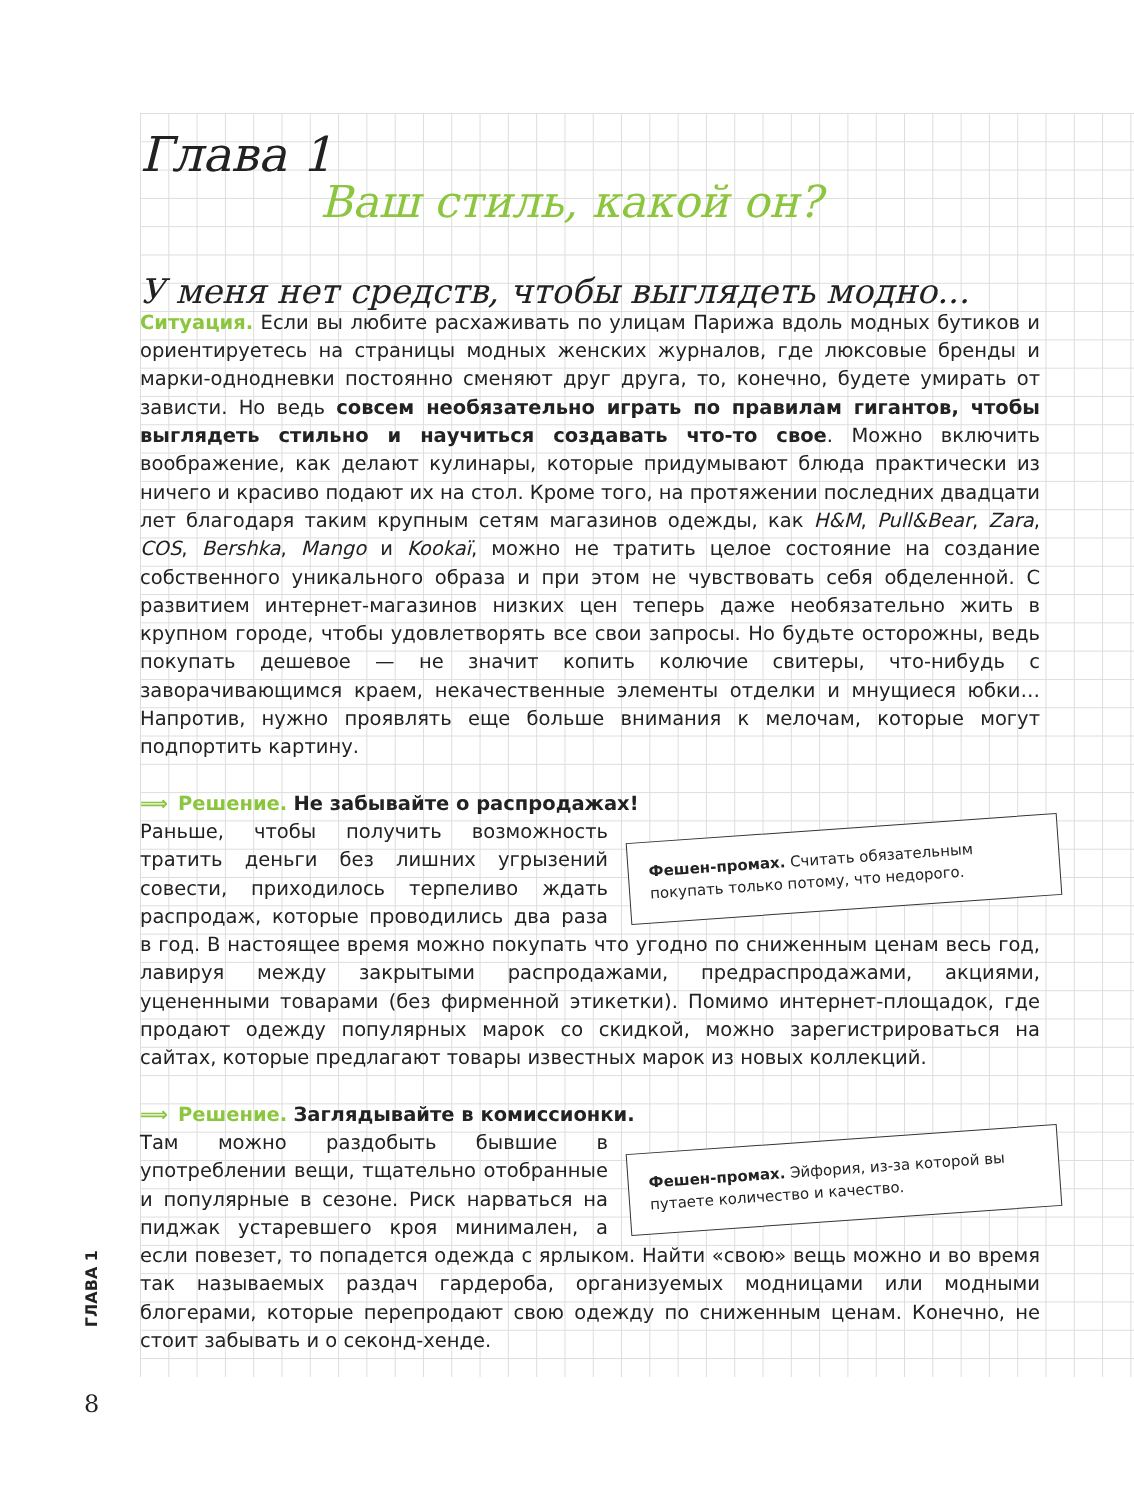Глава 1
Ваш стиль, какой он?
У меня нет средств, чтобы выглядеть модно...
Ситуация. Если вы любите расхаживать по улицам Парижа вдоль модных бутиков и ориентируетесь на страницы модных женских журналов, где люксовые бренды и марки-однодневки постоянно сменяют друг друга, то, конечно, будете умирать от зависти. Но ведь совсем необязательно играть по правилам гигантов, чтобы выглядеть стильно и научиться создавать что-то свое. Можно включить воображение, как делают кулинары, которые придумывают блюда практически из ничего и красиво подают их на стол. Кроме того, на протяжении последних двадцати лет благодаря таким крупным сетям магазинов одежды, как H&M, Pull&Bear, Zara, COS, Bershka, Mango и Kookaï, можно не тратить целое состояние на создание собственного уникального образа и при этом не чувствовать себя обделенной. С развитием интернет-магазинов низких цен теперь даже необязательно жить в крупном городе, чтобы удовлетворять все свои запросы. Но будьте осторожны, ведь покупать дешевое — не значит копить колючие свитеры, что-нибудь с заворачивающимся краем, некачественные элементы отделки и мнущиеся юбки… Напротив, нужно проявлять еще больше внимания к мелочам, которые могут подпортить картину.
⟹ Решение. Не забывайте о распродажах!
Фешен-промах. Считать обязательным покупать только потому, что недорого.
Раньше, чтобы получить возможность тратить деньги без лишних угрызений совести, приходилось терпеливо ждать распродаж, которые проводились два раза в год. В настоящее время можно покупать что угодно по сниженным ценам весь год, лавируя между закрытыми распродажами, предраспродажами, акциями, уцененными товарами (без фирменной этикетки). Помимо интернет-площадок, где продают одежду популярных марок со скидкой, можно зарегистрироваться на сайтах, которые предлагают товары известных марок из новых коллекций.
⟹ Решение. Заглядывайте в комиссионки.
Фешен-промах. Эйфория, из-за которой вы путаете количество и качество.
Там можно раздобыть бывшие в употреблении вещи, тщательно отобранные и популярные в сезоне. Риск нарваться на пиджак устаревшего кроя минимален, а если повезет, то попадется одежда с ярлыком. Найти «свою» вещь можно и во время так называемых раздач гардероба, организуемых модницами или модными блогерами, которые перепродают свою одежду по сниженным ценам. Конечно, не стоит забывать и о секонд-хенде.
ГЛАВА 1
8